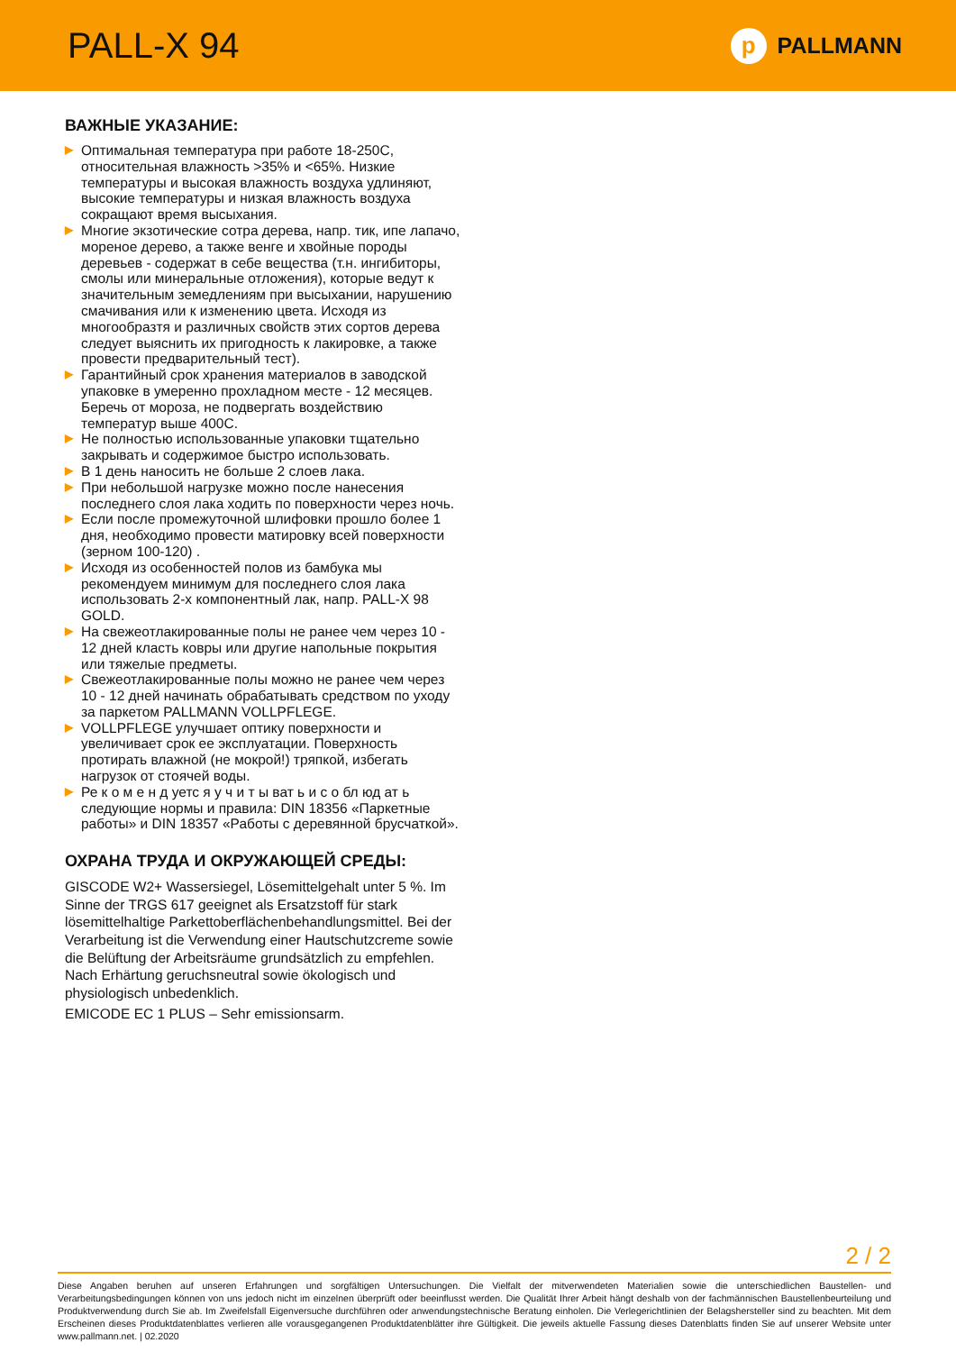PALL-X 94
p PALLMANN
ВАЖНЫЕ УКАЗАНИЕ:
▶ Оптимальная температура при работе 18-250С, относительная влажность >35% и <65%. Низкие температуры и высокая влажность воздуха удлиняют, высокие температуры и низкая влажность воздуха сокращают время высыхания.
▶ Многие экзотические сотра дерева, напр. тик, ипе лапачо, мореное дерево, а также венге и хвойные породы деревьев - содержат в себе вещества (т.н. ингибиторы, смолы или минеральные отложения), которые ведут к значительным земедлениям при высыхании, нарушению смачивания или к изменению цвета. Исходя из многообразтя и различных свойств этих сортов дерева следует выяснить их пригодность к лакировке, а также провести предварительный тест).
▶ Гарантийный срок хранения материалов в заводской упаковке в умеренно прохладном месте - 12 месяцев. Беречь от мороза, не подвергать воздействию температур выше 400С.
▶ Не полностью использованные упаковки тщательно закрывать и содержимое быстро использовать.
▶ В 1 день наносить не больше 2 слоев лака.
▶ При небольшой нагрузке можно после нанесения последнего слоя лака ходить по поверхности через ночь.
▶ Если после промежуточной шлифовки прошло более 1 дня, необходимо провести матировку всей поверхности (зерном 100-120) .
▶ Исходя из особенностей полов из бамбука мы рекомендуем минимум для последнего слоя лака использовать 2-х компонентный лак, напр. PALL-X 98 GOLD.
▶ На свежеотлакированные полы не ранее чем через 10 - 12 дней класть ковры или другие напольные покрытия или тяжелые предметы.
▶ Свежеотлакированные полы можно не ранее чем через 10 - 12 дней начинать обрабатывать средством по уходу за паркетом PALLMANN VOLLPFLEGE.
▶ VOLLPFLEGE улучшает оптику поверхности и увеличивает срок ее эксплуатации. Поверхность протирать влажной (не мокрой!) тряпкой, избегать нагрузок от стоячей воды.
▶ Ре к о м е н д уетс я у ч и т ы ват ь и с о бл юд ат ь следующие нормы и правила: DIN 18356 «Паркетные работы» и DIN 18357 «Работы с деревянной брусчаткой».
ОХРАНА ТРУДА И ОКРУЖАЮЩЕЙ СРЕДЫ:
GISCODE W2+ Wassersiegel, Lösemittelgehalt unter 5 %. Im Sinne der TRGS 617 geeignet als Ersatzstoff für stark lösemittelhaltige Parkettoberflächenbehandlungsmittel. Bei der Verarbeitung ist die Verwendung einer Hautschutzcreme sowie die Belüftung der Arbeitsräume grundsätzlich zu empfehlen. Nach Erhärtung geruchsneutral sowie ökologisch und physiologisch unbedenklich.
EMICODE EC 1 PLUS – Sehr emissionsarm.
2 / 2
Diese Angaben beruhen auf unseren Erfahrungen und sorgfältigen Untersuchungen. Die Vielfalt der mitverwendeten Materialien sowie die unterschiedlichen Baustellen- und Verarbeitungsbedingungen können von uns jedoch nicht im einzelnen überprüft oder beeinflusst werden. Die Qualität Ihrer Arbeit hängt deshalb von der fachmännischen Baustellenbeurteilung und Produktverwendung durch Sie ab. Im Zweifelsfall Eigenversuche durchführen oder anwendungstechnische Beratung einholen. Die Verlegerichtlinien der Belagshersteller sind zu beachten. Mit dem Erscheinen dieses Produktdatenblattes verlieren alle vorausgegangenen Produktdatenblätter ihre Gültigkeit. Die jeweils aktuelle Fassung dieses Datenblatts finden Sie auf unserer Website unter www.pallmann.net. | 02.2020